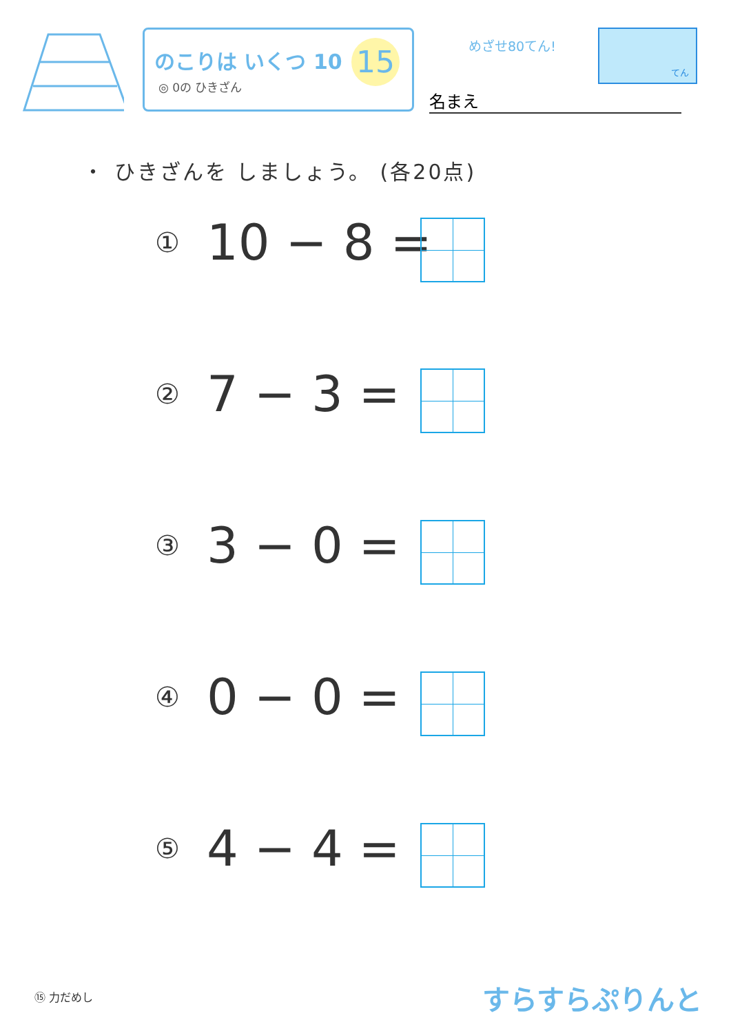のこりは いくつ 10
◎ 0の ひきざん
15 めざせ80てん!
てん
名まえ
・ ひきざんを しましょう。 (各20点)
① 10 − 8 =
② 7 − 3 =
③ 3 − 0 =
④ 0 − 0 =
⑤ 4 − 4 =
⑮ 力だめし すらすらぷりんと